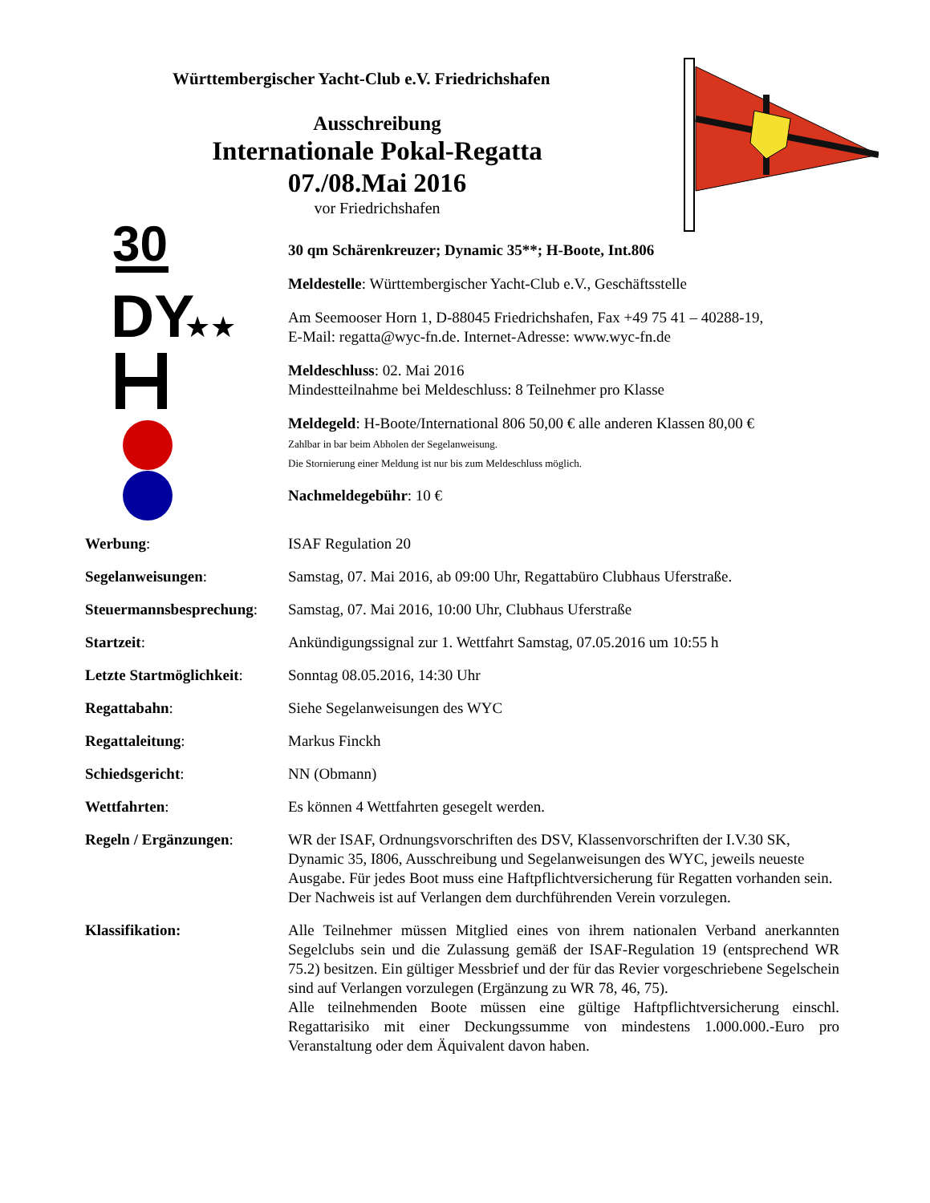Württembergischer Yacht-Club e.V. Friedrichshafen
Ausschreibung
Internationale Pokal-Regatta
07./08.Mai 2016
vor Friedrichshafen
30
DY
★★
30 qm Schärenkreuzer; Dynamic 35**; H-Boote, Int.806
Meldestelle: Württembergischer Yacht-Club e.V., Geschäftsstelle
Am Seemooser Horn 1, D-88045 Friedrichshafen, Fax +49 75 41 – 40288-19,
E-Mail: regatta@wyc-fn.de. Internet-Adresse: www.wyc-fn.de
Meldeschluss: 02. Mai 2016
Mindestteilnahme bei Meldeschluss: 8 Teilnehmer pro Klasse
Meldegeld: H-Boote/International 806 50,00 € alle anderen Klassen 80,00 €
Zahlbar in bar beim Abholen der Segelanweisung.
Die Stornierung einer Meldung ist nur bis zum Meldeschluss möglich.
Nachmeldegebühr: 10 €
Werbung: ISAF Regulation 20
Segelanweisungen: Samstag, 07. Mai 2016, ab 09:00 Uhr, Regattabüro Clubhaus Uferstraße.
Steuermannsbesprechung:
Samstag, 07. Mai 2016, 10:00 Uhr, Clubhaus Uferstraße
Startzeit: Ankündigungssignal zur 1. Wettfahrt Samstag, 07.05.2016 um 10:55 h
Letzte Startmöglichkeit:
Sonntag 08.05.2016, 14:30 Uhr
Regattabahn: Siehe Segelanweisungen des WYC
Regattaleitung: Markus Finckh
Schiedsgericht: NN (Obmann)
Wettfahrten: Es können 4 Wettfahrten gesegelt werden.
Regeln / Ergänzungen: WR der ISAF, Ordnungsvorschriften des DSV, Klassenvorschriften der I.V.30 SK, Dynamic 35, I806, Ausschreibung und Segelanweisungen des WYC, jeweils neueste Ausgabe. Für jedes Boot muss eine Haftpflichtversicherung für Regatten vorhanden sein. Der Nachweis ist auf Verlangen dem durchführenden Verein vorzulegen.
Klassifikation: Alle Teilnehmer müssen Mitglied eines von ihrem nationalen Verband anerkannten Segelclubs sein und die Zulassung gemäß der ISAF-Regulation 19 (entsprechend WR 75.2) besitzen. Ein gültiger Messbrief und der für das Revier vorgeschriebene Segelschein sind auf Verlangen vorzulegen (Ergänzung zu WR 78, 46, 75).
Alle teilnehmenden Boote müssen eine gültige Haftpflichtversicherung einschl. Regattarisiko mit einer Deckungssumme von mindestens 1.000.000.-Euro pro Veranstaltung oder dem Äquivalent davon haben.